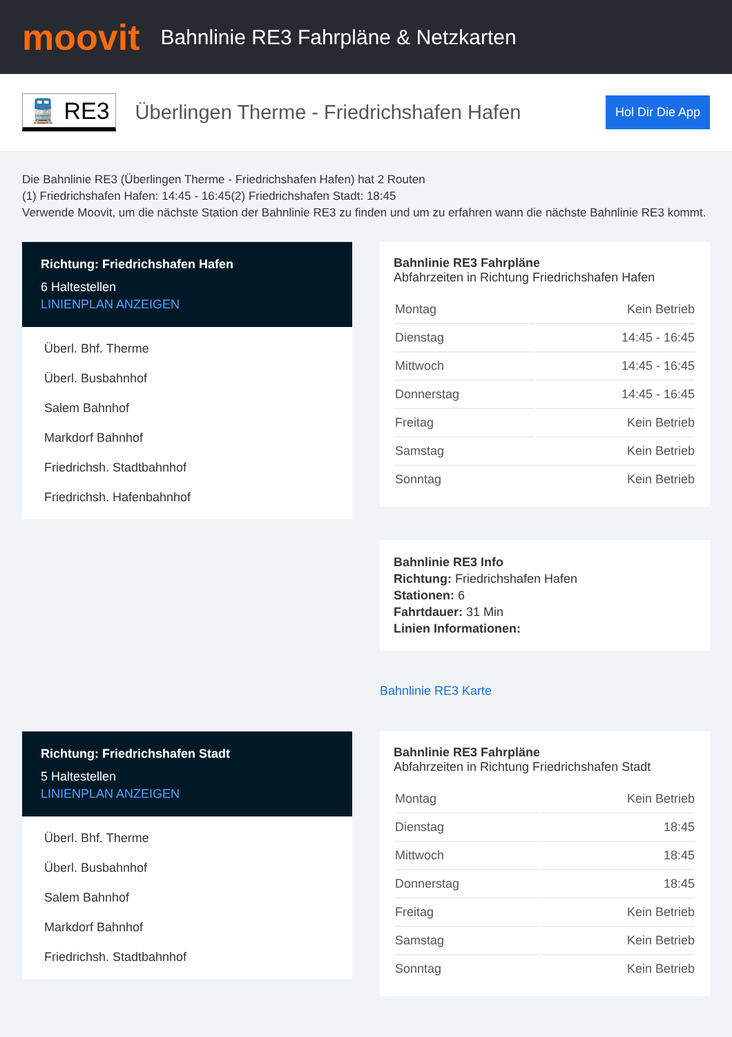moovit
Bahnlinie RE3 Fahrpläne & Netzkarten
🚆 RE3
Überlingen Therme - Friedrichshafen Hafen
Hol Dir Die App
Die Bahnlinie RE3 (Überlingen Therme - Friedrichshafen Hafen) hat 2 Routen
(1) Friedrichshafen Hafen: 14:45 - 16:45(2) Friedrichshafen Stadt: 18:45
Verwende Moovit, um die nächste Station der Bahnlinie RE3 zu finden und um zu erfahren wann die nächste Bahnlinie RE3 kommt.
Richtung: Friedrichshafen Hafen
6 Haltestellen
LINIENPLAN ANZEIGEN
Überl. Bhf. Therme
Überl. Busbahnhof
Salem Bahnhof
Markdorf Bahnhof
Friedrichsh. Stadtbahnhof
Friedrichsh. Hafenbahnhof
Bahnlinie RE3 Fahrpläne
Abfahrzeiten in Richtung Friedrichshafen Hafen
| Montag | Kein Betrieb |
| Dienstag | 14:45 - 16:45 |
| Mittwoch | 14:45 - 16:45 |
| Donnerstag | 14:45 - 16:45 |
| Freitag | Kein Betrieb |
| Samstag | Kein Betrieb |
| Sonntag | Kein Betrieb |
Bahnlinie RE3 Info
Richtung: Friedrichshafen Hafen
Stationen: 6
Fahrtdauer: 31 Min
Linien Informationen:
Bahnlinie RE3 Karte
Richtung: Friedrichshafen Stadt
5 Haltestellen
LINIENPLAN ANZEIGEN
Überl. Bhf. Therme
Überl. Busbahnhof
Salem Bahnhof
Markdorf Bahnhof
Friedrichsh. Stadtbahnhof
Bahnlinie RE3 Fahrpläne
Abfahrzeiten in Richtung Friedrichshafen Stadt
| Montag | Kein Betrieb |
| Dienstag | 18:45 |
| Mittwoch | 18:45 |
| Donnerstag | 18:45 |
| Freitag | Kein Betrieb |
| Samstag | Kein Betrieb |
| Sonntag | Kein Betrieb |